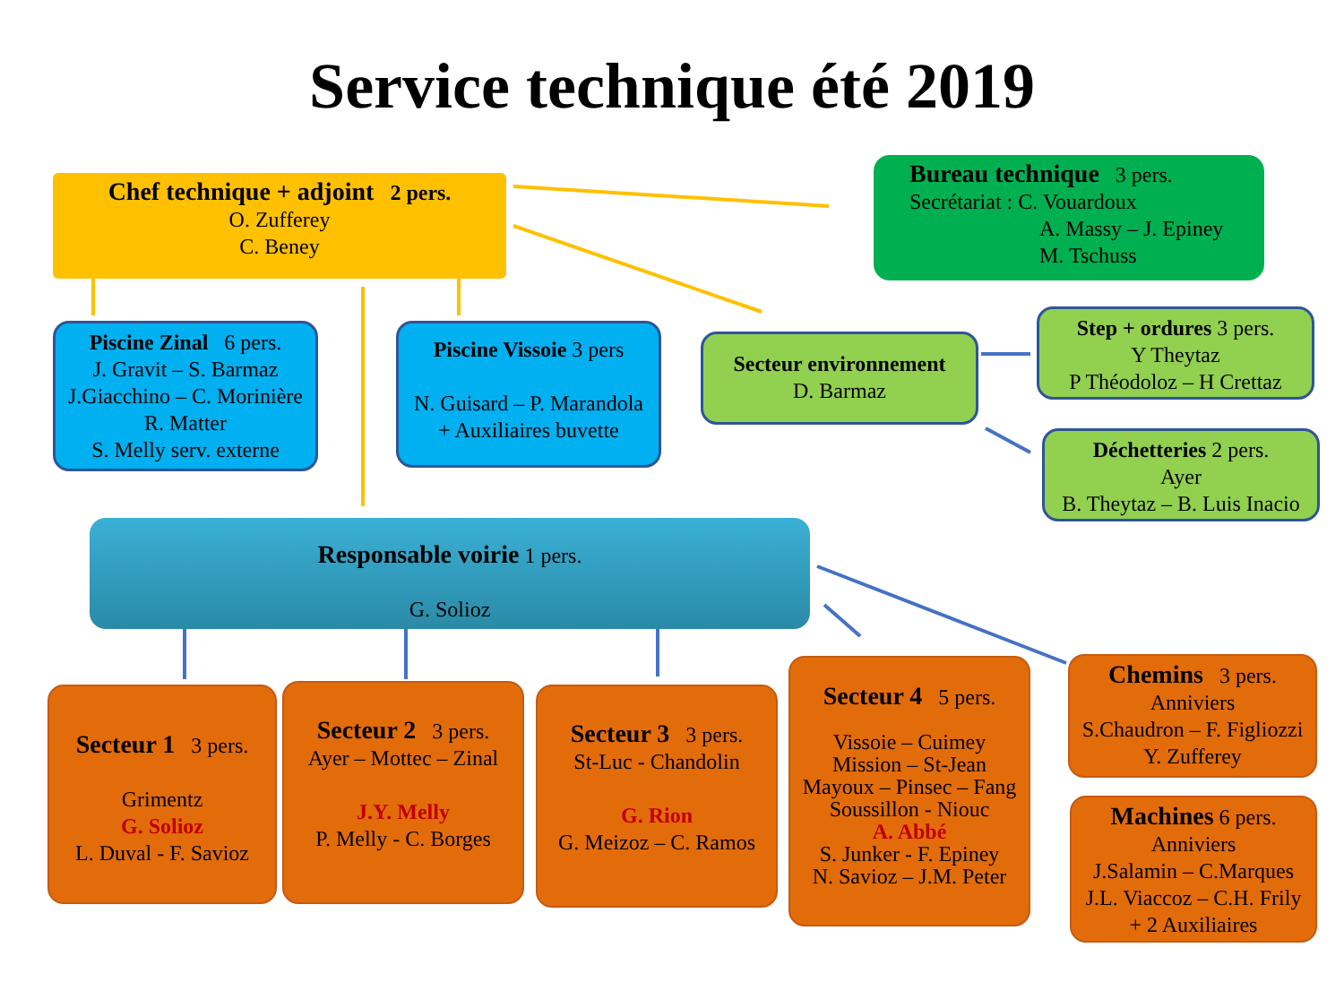Service technique été 2019
Chef technique + adjoint 2 pers.
O. Zufferey
C. Beney
Bureau technique 3 pers.
Secrétariat : C. Vouardoux
A. Massy – J. Epiney
M. Tschuss
Piscine Zinal 6 pers.
J. Gravit – S. Barmaz
J.Giacchino – C. Morinière
R. Matter
S. Melly serv. externe
Piscine Vissoie 3 pers
N. Guisard – P. Marandola
+ Auxiliaires buvette
Secteur environnement
D. Barmaz
Step + ordures 3 pers.
Y Theytaz
P Théodoloz – H Crettaz
Déchetteries 2 pers.
Ayer
B. Theytaz – B. Luis Inacio
Responsable voirie 1 pers.
G. Solioz
Secteur 1 3 pers.
Grimentz
G. Solioz
L. Duval - F. Savioz
Secteur 2 3 pers.
Ayer – Mottec – Zinal
J.Y. Melly
P. Melly - C. Borges
Secteur 3 3 pers.
St-Luc - Chandolin
G. Rion
G. Meizoz – C. Ramos
Secteur 4 5 pers.
Vissoie – Cuimey
Mission – St-Jean
Mayoux – Pinsec – Fang
Soussillon - Niouc
A. Abbé
S. Junker - F. Epiney
N. Savioz – J.M. Peter
Chemins 3 pers.
Anniviers
S.Chaudron – F. Figliozzi
Y. Zufferey
Machines 6 pers.
Anniviers
J.Salamin – C.Marques
J.L. Viaccoz – C.H. Frily
+ 2 Auxiliaires